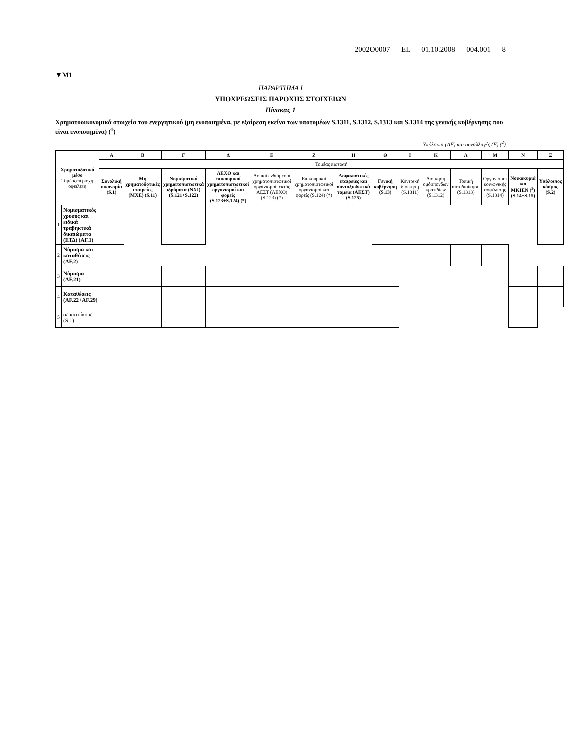2002O0007 — EL — 01.10.2008 — 004.001 — 8
▼M1
ΠΑΡΑΡΤΗΜΑ I
ΥΠΟΧΡΕΩΣΕΙΣ ΠΑΡΟΧΗΣ ΣΤΟΙΧΕΙΩΝ
Πίνακας 1
Χρηματοοικονομικά στοιχεία του ενεργητικού (μη ενοποιημένα, με εξαίρεση εκείνα των υποτομέων S.1311, S.1312, S.1313 και S.1314 της γενικής κυβέρνησης που είναι ενοποιημένα) (<sup>1</sup>)
Υπόλοιπα (AF) και συναλλαγές (F) (<sup>2</sup>)
| Χρηματοδοτικό μέσο Τομέας/περιοχή οφειλέτη | | Α | Β | Γ | Δ | Ε | Ζ | Η | Θ | Ι | Κ | Λ | Μ | Ν | Ξ |
| --- | --- | --- | --- | --- | --- | --- | --- | --- | --- | --- | --- | --- | --- | --- | --- |
| | | Τομέας πιστωτή | | | | | | | | | | | | | |
| | | Συνολική οικονομία (S.1) | Μη χρηματοδοτικές εταιρείες (ΜΧΕ) (S.11) | Νομισματικά χρηματοπιστωτικά ιδρύματα (ΝΧΙ) (S.121+S.122) | ΛΕΧΟ και επικουρικοί χρηματοπιστωτικοί οργανισμοί και φορείς (S.123+S.124) (*) | Λοιποί ενδιάμεσοι χρηματοπιστωτικοί οργανισμοί, εκτός ΑΕΣΤ (ΛΕΧΟ) (S.123) (*) | Επικουρικοί χρηματοπιστωτικοί οργανισμοί και φορείς (S.124) (*) | Ασφαλιστικές εταιρείες και συνταξιοδοτικά ταμεία (ΑΕΣΤ) (S.125) | Γενική κυβέρνηση (S.13) | Κεντρική διοίκηση (S.1311) | Διοίκηση ομόσπονδων κρατιδίων (S.1312) | Τοπική αυτοδιοίκηση (S.1313) | Οργανισμοί κοινωνικής ασφάλισης (S.1314) | Νοικοκυριά και ΜΚΙΕΝ (<sup>3</sup>) (S.14+S.15) | Υπόλοιπος κόσμος (S.2) |
| 1 | Νομισματικός χρυσός και ειδικά τραβηκτικά δικαιώματα (ΕΤΔ) (AF.1) | | | | | | | | | | | | | | |
| 2 | Νόμισμα και καταθέσεις (AF.2) | | | | | | | | | | | | | | |
| 3 | Νόμισμα (AF.21) | | | | | | | | | | | | | | |
| 4 | Καταθέσεις (AF.22+AF.29) | | | | | | | | | | | | | | |
| 5 | σε κατοίκους (S.1) | | | | | | | | | | | | | | |